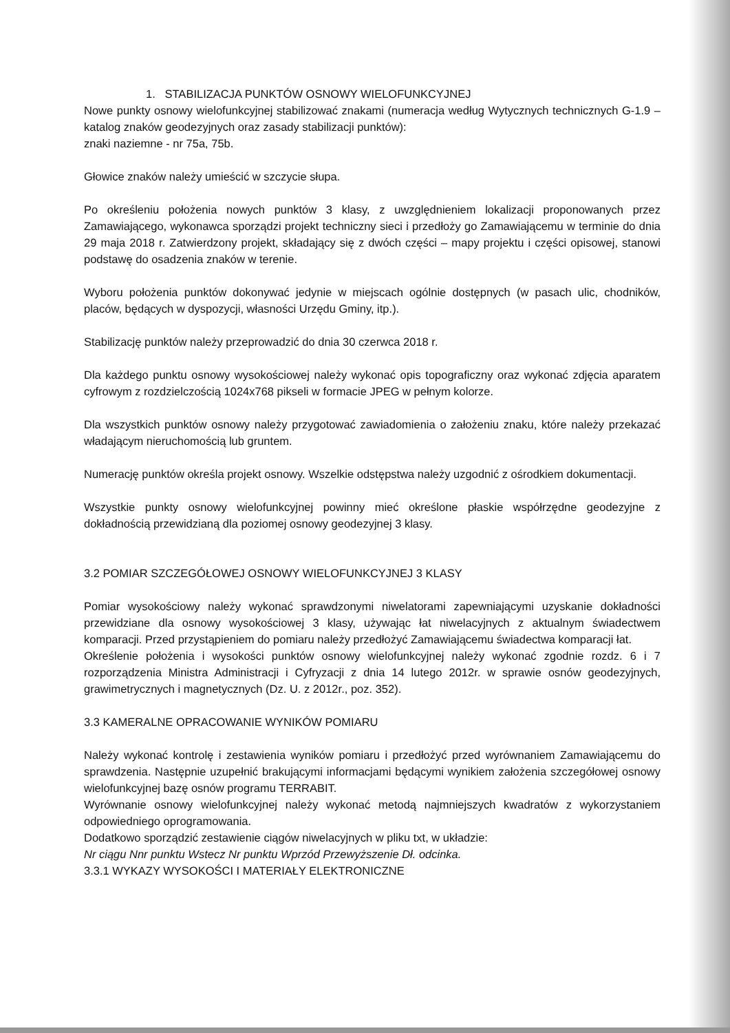1. STABILIZACJA PUNKTÓW OSNOWY WIELOFUNKCYJNEJ
Nowe punkty osnowy wielofunkcyjnej stabilizować znakami (numeracja według Wytycznych technicznych G-1.9 – katalog znaków geodezyjnych oraz zasady stabilizacji punktów):
znaki naziemne - nr 75a, 75b.
Głowice znaków należy umieścić w szczycie słupa.
Po określeniu położenia nowych punktów 3 klasy, z uwzględnieniem lokalizacji proponowanych przez Zamawiającego, wykonawca sporządzi projekt techniczny sieci i przedłoży go Zamawiającemu w terminie do dnia 29 maja 2018 r. Zatwierdzony projekt, składający się z dwóch części – mapy projektu i części opisowej, stanowi podstawę do osadzenia znaków w terenie.
Wyboru położenia punktów dokonywać jedynie w miejscach ogólnie dostępnych (w pasach ulic, chodników, placów, będących w dyspozycji, własności Urzędu Gminy, itp.).
Stabilizację punktów należy przeprowadzić do dnia 30 czerwca 2018 r.
Dla każdego punktu osnowy wysokościowej należy wykonać opis topograficzny oraz wykonać zdjęcia aparatem cyfrowym z rozdzielczością 1024x768 pikseli w formacie JPEG w pełnym kolorze.
Dla wszystkich punktów osnowy należy przygotować zawiadomienia o założeniu znaku, które należy przekazać władającym nieruchomością lub gruntem.
Numerację punktów określa projekt osnowy. Wszelkie odstępstwa należy uzgodnić z ośrodkiem dokumentacji.
Wszystkie punkty osnowy wielofunkcyjnej powinny mieć określone płaskie współrzędne geodezyjne z dokładnością przewidzianą dla poziomej osnowy geodezyjnej 3 klasy.
3.2 POMIAR SZCZEGÓŁOWEJ OSNOWY WIELOFUNKCYJNEJ 3 KLASY
Pomiar wysokościowy należy wykonać sprawdzonymi niwelatorami zapewniającymi uzyskanie dokładności przewidziane dla osnowy wysokościowej 3 klasy, używając łat niwelacyjnych z aktualnym świadectwem komparacji. Przed przystąpieniem do pomiaru należy przedłożyć Zamawiającemu świadectwa komparacji łat.
Określenie położenia i wysokości punktów osnowy wielofunkcyjnej należy wykonać zgodnie rozdz. 6 i 7 rozporządzenia Ministra Administracji i Cyfryzacji z dnia 14 lutego 2012r. w sprawie osnów geodezyjnych, grawimetrycznych i magnetycznych (Dz. U. z 2012r., poz. 352).
3.3 KAMERALNE OPRACOWANIE WYNIKÓW POMIARU
Należy wykonać kontrolę i zestawienia wyników pomiaru i przedłożyć przed wyrównaniem Zamawiającemu do sprawdzenia. Następnie uzupełnić brakującymi informacjami będącymi wynikiem założenia szczegółowej osnowy wielofunkcyjnej bazę osnów programu TERRABIT.
Wyrównanie osnowy wielofunkcyjnej należy wykonać metodą najmniejszych kwadratów z wykorzystaniem odpowiedniego oprogramowania.
Dodatkowo sporządzić zestawienie ciągów niwelacyjnych w pliku txt, w układzie:
Nr ciągu Nnr punktu Wstecz Nr punktu Wprzód Przewyższenie Dł. odcinka.
3.3.1 WYKAZY WYSOKOŚCI I MATERIAŁY ELEKTRONICZNE